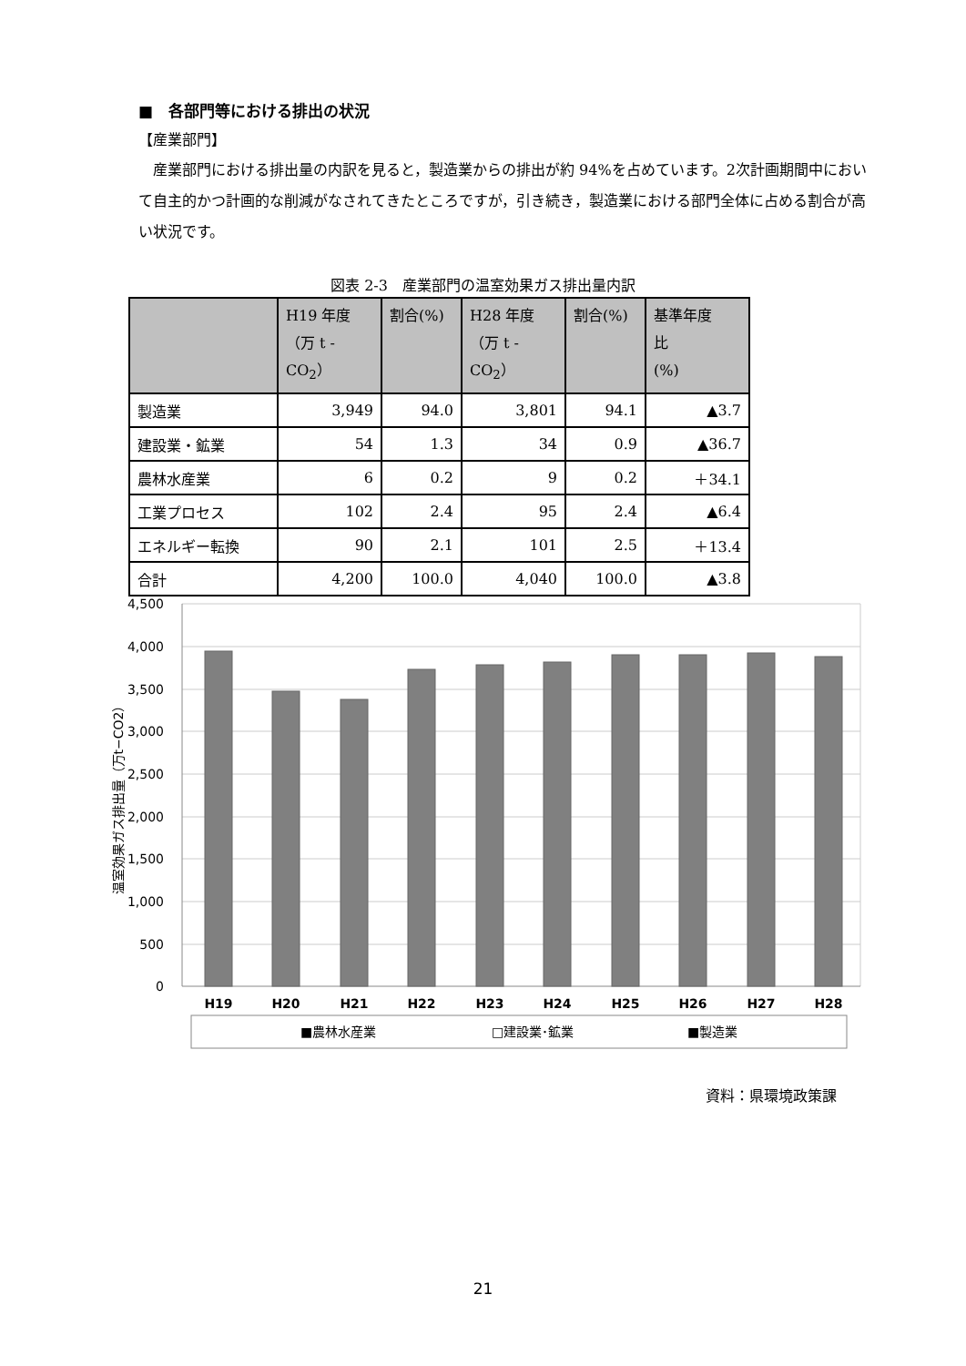■　各部門等における排出の状況
【産業部門】
産業部門における排出量の内訳を見ると，製造業からの排出が約 94%を占めています。2次計画期間中において自主的かつ計画的な削減がなされてきたところですが，引き続き，製造業における部門全体に占める割合が高い状況です。
図表 2-3　産業部門の温室効果ガス排出量内訳
| | H19 年度 （万 t -CO<sub>2</sub>） | 割合(%) | H28 年度 （万 t -CO<sub>2</sub>） | 割合(%) | 基準年度 比 (%) |
| --- | --- | --- | --- | --- | --- |
| 製造業 | 3,949 | 94.0 | 3,801 | 94.1 | ▲3.7 |
| 建設業・鉱業 | 54 | 1.3 | 34 | 0.9 | ▲36.7 |
| 農林水産業 | 6 | 0.2 | 9 | 0.2 | ＋34.1 |
| 工業プロセス | 102 | 2.4 | 95 | 2.4 | ▲6.4 |
| エネルギー転換 | 90 | 2.1 | 101 | 2.5 | ＋13.4 |
| 合計 | 4,200 | 100.0 | 4,040 | 100.0 | ▲3.8 |
4,500
4,000
3,500
3,000
2,500
2,000
1,500
1,000
500
0
温室効果ガス排出量（万t−CO2）
H19
H20
H21
H22
H23
H24
H25
H26
H27
H28
■農林水産業
□建設業･鉱業
■製造業
資料：県環境政策課
21